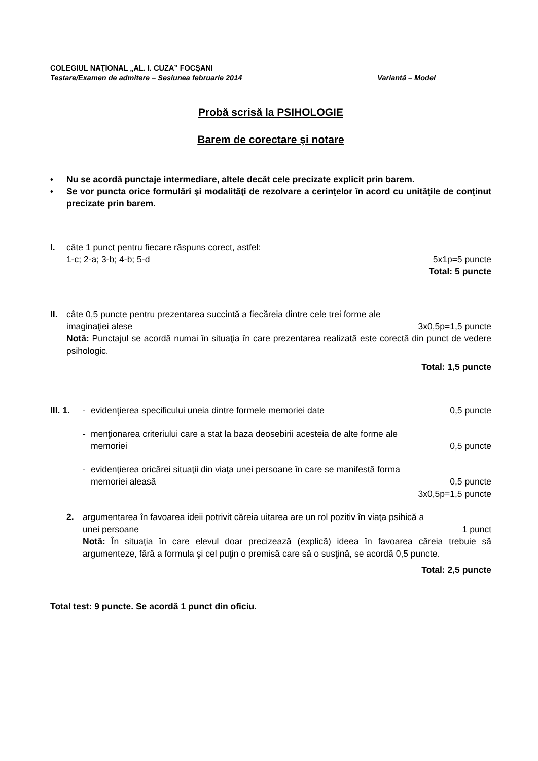COLEGIUL NAŢIONAL „AL. I. CUZA” FOCŞANI
Testare/Examen de admitere – Sesiunea februarie 2014 Variantă – Model
Probă scrisă la PSIHOLOGIE
Barem de corectare şi notare
♦ Nu se acordă punctaje intermediare, altele decât cele precizate explicit prin barem.
♦ Se vor puncta orice formulări şi modalităţi de rezolvare a cerinţelor în acord cu unităţile de conţinut precizate prin barem.
I. câte 1 punct pentru fiecare răspuns corect, astfel:
1-c; 2-a; 3-b; 4-b; 5-d 5x1p=5 puncte
Total: 5 puncte
II. câte 0,5 puncte pentru prezentarea succintă a fiecăreia dintre cele trei forme ale
imaginaţiei alese 3x0,5p=1,5 puncte
Notă: Punctajul se acordă numai în situaţia în care prezentarea realizată este corectă din punct de vedere psihologic.
Total: 1,5 puncte
III. 1.
- evidenţierea specificului uneia dintre formele memoriei date 0,5 puncte
- menţionarea criteriului care a stat la baza deosebirii acesteia de alte forme ale
memoriei 0,5 puncte
- evidenţierea oricărei situaţii din viaţa unei persoane în care se manifestă forma
memoriei aleasă 0,5 puncte
3x0,5p=1,5 puncte
2. argumentarea în favoarea ideii potrivit căreia uitarea are un rol pozitiv în viaţa psihică a
unei persoane 1 punct
Notă: În situaţia în care elevul doar precizează (explică) ideea în favoarea căreia trebuie să argumenteze, fără a formula şi cel puţin o premisă care să o susţină, se acordă 0,5 puncte.
Total: 2,5 puncte
Total test: 9 puncte. Se acordă 1 punct din oficiu.